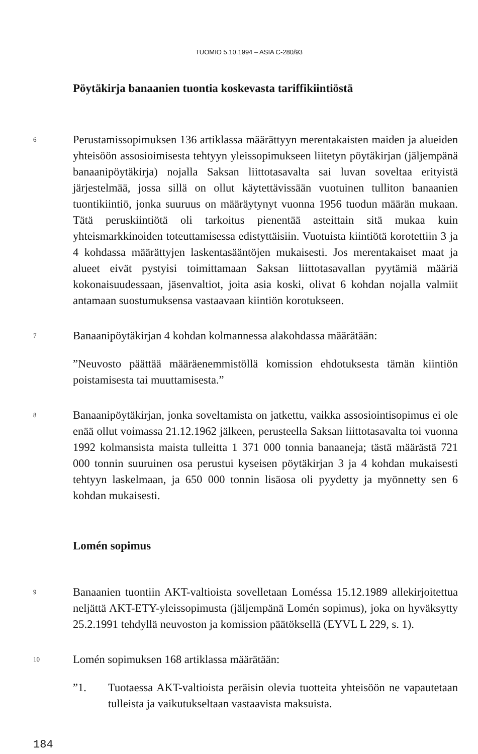TUOMIO 5.10.1994 – ASIA C-280/93
Pöytäkirja banaanien tuontia koskevasta tariffikiintiöstä
6
Perustamissopimuksen 136 artiklassa määrättyyn merentakaisten maiden ja alueiden yhteisöön assosioimisesta tehtyyn yleissopimukseen liitetyn pöytäkirjan (jäljempänä banaanipöytäkirja) nojalla Saksan liittotasavalta sai luvan soveltaa erityistä järjestelmää, jossa sillä on ollut käytettävissään vuotuinen tulliton banaanien tuontikiintiö, jonka suuruus on määräytynyt vuonna 1956 tuodun määrän mukaan. Tätä peruskiintiötä oli tarkoitus pienentää asteittain sitä mukaa kuin yhteismarkkinoiden toteuttamisessa edistyttäisiin. Vuotuista kiintiötä korotettiin 3 ja 4 kohdassa määrättyjen laskentasääntöjen mukaisesti. Jos merentakaiset maat ja alueet eivät pystyisi toimittamaan Saksan liittotasavallan pyytämiä määriä kokonaisuudessaan, jäsenvaltiot, joita asia koski, olivat 6 kohdan nojalla valmiit antamaan suostumuksensa vastaavaan kiintiön korotukseen.
7
Banaanipöytäkirjan 4 kohdan kolmannessa alakohdassa määrätään:
”Neuvosto päättää määräenemmistöllä komission ehdotuksesta tämän kiintiön poistamisesta tai muuttamisesta.”
8
Banaanipöytäkirjan, jonka soveltamista on jatkettu, vaikka assosiointisopimus ei ole enää ollut voimassa 21.12.1962 jälkeen, perusteella Saksan liittotasavalta toi vuonna 1992 kolmansista maista tulleitta 1 371 000 tonnia banaaneja; tästä määrästä 721 000 tonnin suuruinen osa perustui kyseisen pöytäkirjan 3 ja 4 kohdan mukaisesti tehtyyn laskelmaan, ja 650 000 tonnin lisäosa oli pyydetty ja myönnetty sen 6 kohdan mukaisesti.
Lomén sopimus
9
Banaanien tuontiin AKT-valtioista sovelletaan Loméssa 15.12.1989 allekirjoitettua neljättä AKT-ETY-yleissopimusta (jäljempänä Lomén sopimus), joka on hyväksytty 25.2.1991 tehdyllä neuvoston ja komission päätöksellä (EYVL L 229, s. 1).
10
Lomén sopimuksen 168 artiklassa määrätään:
”1. Tuotaessa AKT-valtioista peräisin olevia tuotteita yhteisöön ne vapautetaan tulleista ja vaikutukseltaan vastaavista maksuista.
184